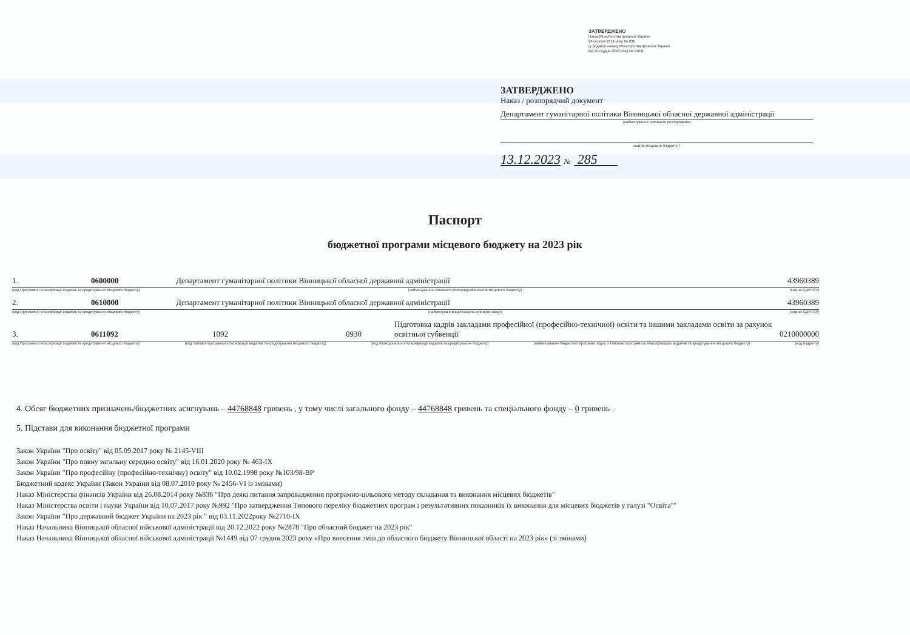ЗАТВЕРДЖЕНО
Наказ Міністерства фінансів України
26 серпня 2014 року № 836
(у редакції наказу Міністерства фінансів України
від 29 грудня 2018 року № 1209)
ЗАТВЕРДЖЕНО
Наказ / розпорядчий документ
Департамент гуманітарної політики Вінницької обласної державної адміністрації
(найменування головного розпорядника
коштів місцевого бюджету )
13.12.2023 № 285
Паспорт
бюджетної програми місцевого бюджету на 2023 рік
1. 0600000 Департамент гуманітарної політики Вінницької обласної державної адміністрації 43960389
(код Програмної класифікації видатків та кредитування місцевого бюджету) (найменування головного розпорядника коштів місцевого бюджету) (код за ЄДРПОУ)
2. 0610000 Департамент гуманітарної політики Вінницької обласної державної адміністрації 43960389
(код Програмної класифікації видатків та кредитування місцевого бюджету) (найменування відповідального виконавця) (код за ЄДРПОУ)
3. 0611092 1092 0930 Підготовка кадрів закладами професійної (професійно-технічної) освіти та іншими закладами освіти за рахунок освітньої субвенції 0210000000
(код Програмної класифікації видатків та кредитування місцевого бюджету) (код Типової програмної класифікації видатків та кредитування місцевого бюджету) (код Функціональної класифікації видатків та кредитування бюджету) (найменування бюджетної програми згідно з Типовою програмною класифікацією видатків та кредитування місцевого бюджету) (код бюджету)
4. Обсяг бюджетних призначень/бюджетних асигнувань – 44768848 гривень , у тому числі загального фонду – 44768848 гривень та спеціального фонду – 0 гривень .
5. Підстави для виконання бюджетної програми
Закон України "Про освіту" від 05.09.2017 року № 2145-VIII
Закон України "Про повну загальну середню освіту" від 16.01.2020 року № 463-IX
Закон України "Про професійну (професійно-технічну) освіту" від 10.02.1998 року №103/98-ВР
Бюджетний кодекс України (Закон України від 08.07.2010 року № 2456-VI із змінами)
Наказ Міністерства фінансів України від 26.08.2014 року №836 "Про деякі питання запровадження програмно-цільового методу складання та виконання місцевих бюджетів"
Наказ Міністерства освіти і науки України від 10.07.2017 року №992 "Про затвердження Типового переліку бюджетних програм і результативних показників їх виконання для місцевих бюджетів у галузі "Освіта""
Закон України "Про державний бюджет України на 2023 рік " від 03.11.2022року №2710-IX
Наказ Начальника Вінницької обласної військової адміністрації від 20.12.2022 року №2878 "Про обласний бюджет на 2023 рік"
Наказ Начальника Вінницької обласної військової адміністрації №1449 від 07 грудня 2023 року «Про внесення змін до обласного бюджету Вінницької області на 2023 рік» (зі змінами)